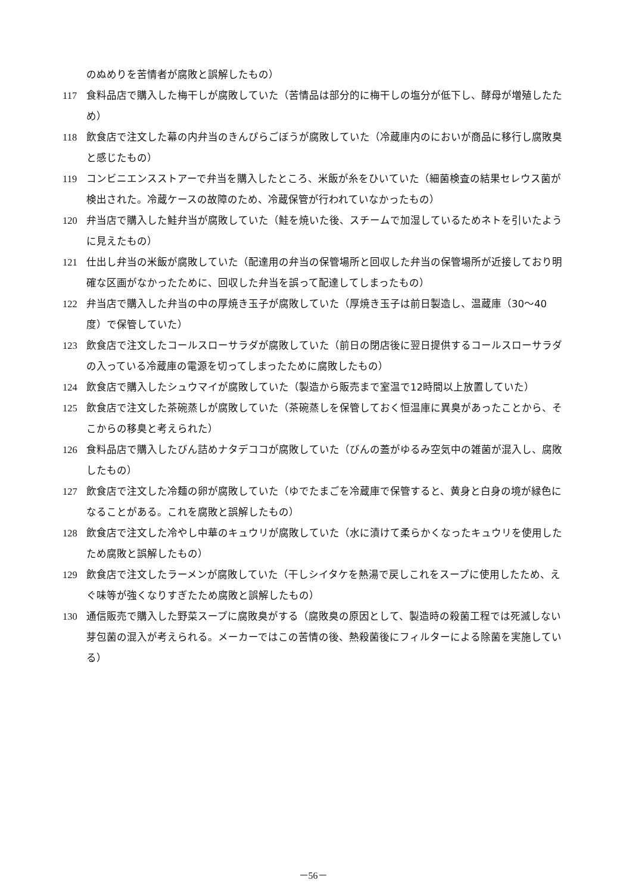のぬめりを苦情者が腐敗と誤解したもの）
117 食料品店で購入した梅干しが腐敗していた（苦情品は部分的に梅干しの塩分が低下し、酵母が増殖したため）
118 飲食店で注文した幕の内弁当のきんぴらごぼうが腐敗していた（冷蔵庫内のにおいが商品に移行し腐敗臭と感じたもの）
119 コンビニエンスストアーで弁当を購入したところ、米飯が糸をひいていた（細菌検査の結果セレウス菌が検出された。冷蔵ケースの故障のため、冷蔵保管が行われていなかったもの）
120 弁当店で購入した鮭弁当が腐敗していた（鮭を焼いた後、スチームで加湿しているためネトを引いたように見えたもの）
121 仕出し弁当の米飯が腐敗していた（配達用の弁当の保管場所と回収した弁当の保管場所が近接しており明確な区画がなかったために、回収した弁当を誤って配達してしまったもの）
122 弁当店で購入した弁当の中の厚焼き玉子が腐敗していた（厚焼き玉子は前日製造し、温蔵庫（30～40度）で保管していた）
123 飲食店で注文したコールスローサラダが腐敗していた（前日の閉店後に翌日提供するコールスローサラダの入っている冷蔵庫の電源を切ってしまったために腐敗したもの）
124 飲食店で購入したシュウマイが腐敗していた（製造から販売まで室温で12時間以上放置していた）
125 飲食店で注文した茶碗蒸しが腐敗していた（茶碗蒸しを保管しておく恒温庫に異臭があったことから、そこからの移臭と考えられた）
126 食料品店で購入したびん詰めナタデココが腐敗していた（びんの蓋がゆるみ空気中の雑菌が混入し、腐敗したもの）
127 飲食店で注文した冷麺の卵が腐敗していた（ゆでたまごを冷蔵庫で保管すると、黄身と白身の境が緑色になることがある。これを腐敗と誤解したもの）
128 飲食店で注文した冷やし中華のキュウリが腐敗していた（水に漬けて柔らかくなったキュウリを使用したため腐敗と誤解したもの）
129 飲食店で注文したラーメンが腐敗していた（干しシイタケを熱湯で戻しこれをスープに使用したため、えぐ味等が強くなりすぎたため腐敗と誤解したもの）
130 通信販売で購入した野菜スープに腐敗臭がする（腐敗臭の原因として、製造時の殺菌工程では死滅しない芽包菌の混入が考えられる。メーカーではこの苦情の後、熱殺菌後にフィルターによる除菌を実施している）
－56－